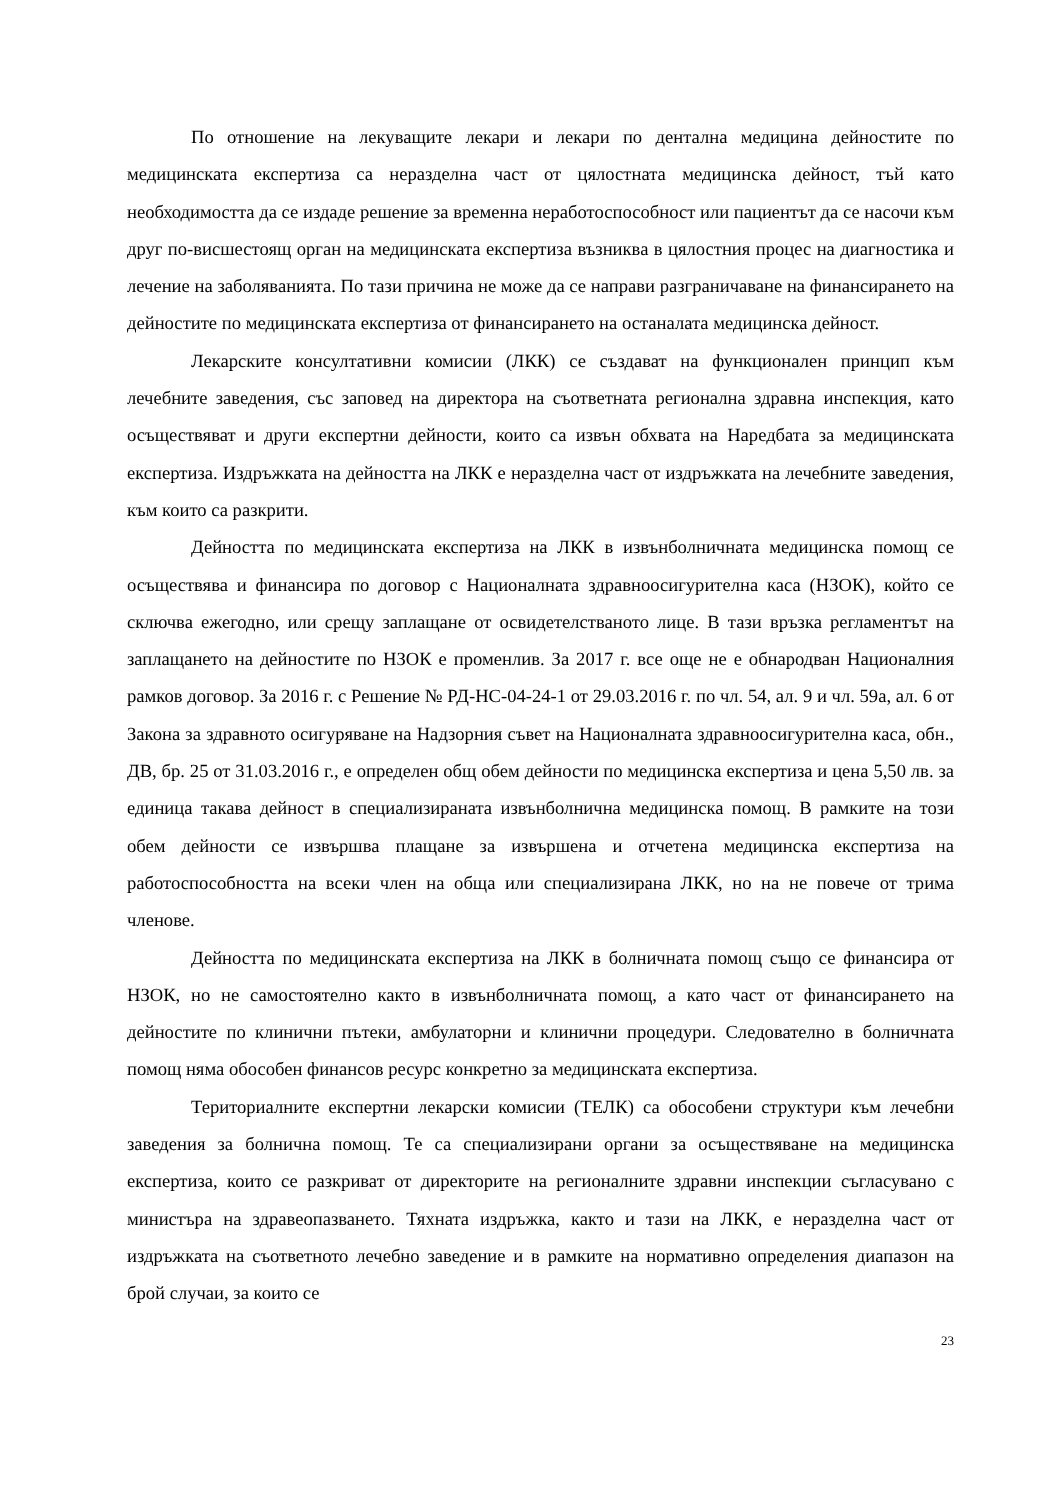По отношение на лекуващите лекари и лекари по дентална медицина дейностите по медицинската експертиза са неразделна част от цялостната медицинска дейност, тъй като необходимостта да се издаде решение за временна неработоспособност или пациентът да се насочи към друг по-висшестоящ орган на медицинската експертиза възниква в цялостния процес на диагностика и лечение на заболяванията. По тази причина не може да се направи разграничаване на финансирането на дейностите по медицинската експертиза от финансирането на останалата медицинска дейност.
Лекарските консултативни комисии (ЛКК) се създават на функционален принцип към лечебните заведения, със заповед на директора на съответната регионална здравна инспекция, като осъществяват и други експертни дейности, които са извън обхвата на Наредбата за медицинската експертиза. Издръжката на дейността на ЛКК е неразделна част от издръжката на лечебните заведения, към които са разкрити.
Дейността по медицинската експертиза на ЛКК в извънболничната медицинска помощ се осъществява и финансира по договор с Националната здравноосигурителна каса (НЗОК), който се сключва ежегодно, или срещу заплащане от освидетелстваното лице. В тази връзка регламентът на заплащането на дейностите по НЗОК е променлив. За 2017 г. все още не е обнародван Националния рамков договор. За 2016 г. с Решение № РД-НС-04-24-1 от 29.03.2016 г. по чл. 54, ал. 9 и чл. 59а, ал. 6 от Закона за здравното осигуряване на Надзорния съвет на Националната здравноосигурителна каса, обн., ДВ, бр. 25 от 31.03.2016 г., е определен общ обем дейности по медицинска експертиза и цена 5,50 лв. за единица такава дейност в специализираната извънболнична медицинска помощ. В рамките на този обем дейности се извършва плащане за извършена и отчетена медицинска експертиза на работоспособността на всеки член на обща или специализирана ЛКК, но на не повече от трима членове.
Дейността по медицинската експертиза на ЛКК в болничната помощ също се финансира от НЗОК, но не самостоятелно както в извънболничната помощ, а като част от финансирането на дейностите по клинични пътеки, амбулаторни и клинични процедури. Следователно в болничната помощ няма обособен финансов ресурс конкретно за медицинската експертиза.
Териториалните експертни лекарски комисии (ТЕЛК) са обособени структури към лечебни заведения за болнична помощ. Те са специализирани органи за осъществяване на медицинска експертиза, които се разкриват от директорите на регионалните здравни инспекции съгласувано с министъра на здравеопазването. Тяхната издръжка, както и тази на ЛКК, е неразделна част от издръжката на съответното лечебно заведение и в рамките на нормативно определения диапазон на брой случаи, за които се
23